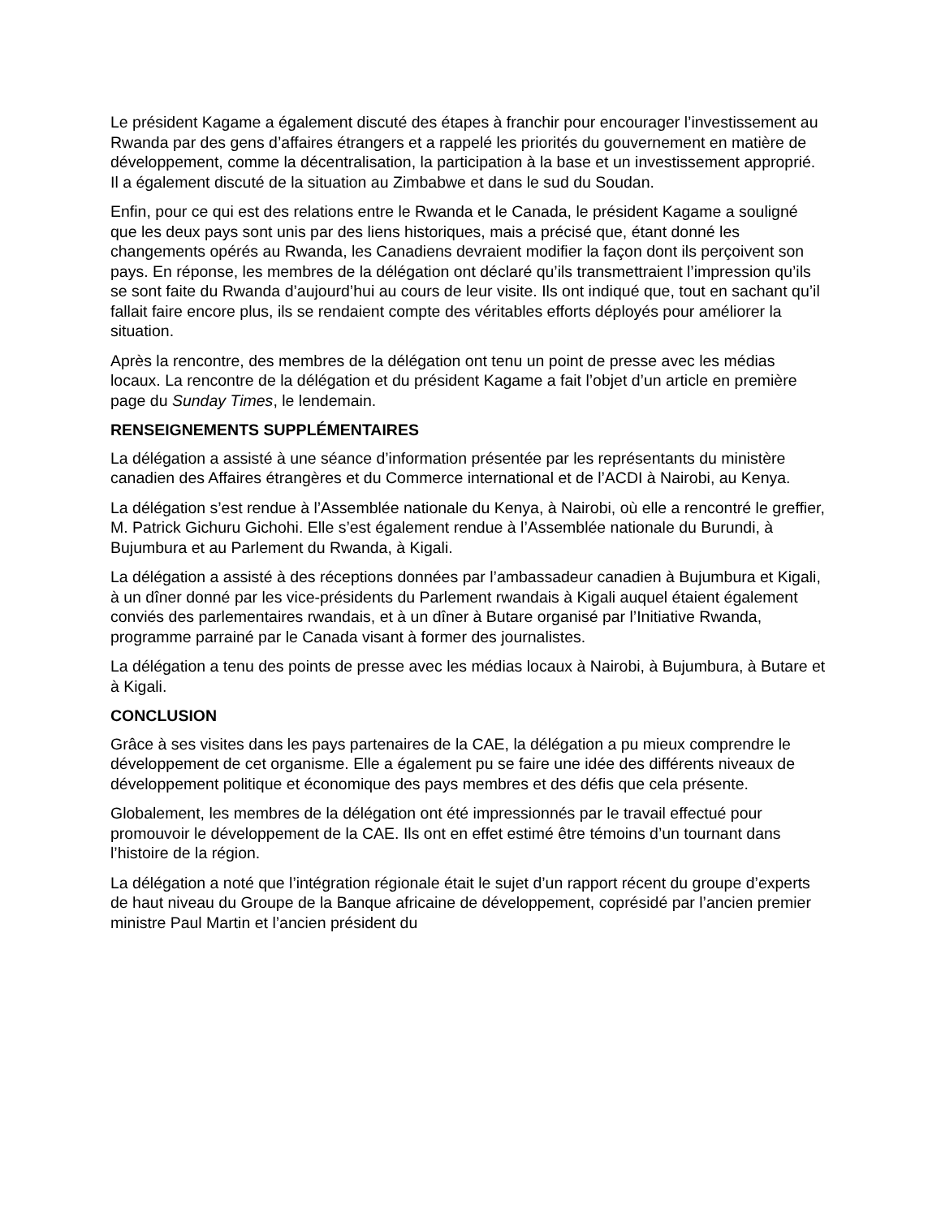Le président Kagame a également discuté des étapes à franchir pour encourager l’investissement au Rwanda par des gens d’affaires étrangers et a rappelé les priorités du gouvernement en matière de développement, comme la décentralisation, la participation à la base et un investissement approprié. Il a également discuté de la situation au Zimbabwe et dans le sud du Soudan.
Enfin, pour ce qui est des relations entre le Rwanda et le Canada, le président Kagame a souligné que les deux pays sont unis par des liens historiques, mais a précisé que, étant donné les changements opérés au Rwanda, les Canadiens devraient modifier la façon dont ils perçoivent son pays. En réponse, les membres de la délégation ont déclaré qu’ils transmettraient l’impression qu’ils se sont faite du Rwanda d’aujourd’hui au cours de leur visite. Ils ont indiqué que, tout en sachant qu’il fallait faire encore plus, ils se rendaient compte des véritables efforts déployés pour améliorer la situation.
Après la rencontre, des membres de la délégation ont tenu un point de presse avec les médias locaux. La rencontre de la délégation et du président Kagame a fait l’objet d’un article en première page du Sunday Times, le lendemain.
RENSEIGNEMENTS SUPPLÉMENTAIRES
La délégation a assisté à une séance d’information présentée par les représentants du ministère canadien des Affaires étrangères et du Commerce international et de l’ACDI à Nairobi, au Kenya.
La délégation s’est rendue à l’Assemblée nationale du Kenya, à Nairobi, où elle a rencontré le greffier, M. Patrick Gichuru Gichohi. Elle s’est également rendue à l’Assemblée nationale du Burundi, à Bujumbura et au Parlement du Rwanda, à Kigali.
La délégation a assisté à des réceptions données par l’ambassadeur canadien à Bujumbura et Kigali, à un dîner donné par les vice-présidents du Parlement rwandais à Kigali auquel étaient également conviés des parlementaires rwandais, et à un dîner à Butare organisé par l’Initiative Rwanda, programme parrainé par le Canada visant à former des journalistes.
La délégation a tenu des points de presse avec les médias locaux à Nairobi, à Bujumbura, à Butare et à Kigali.
CONCLUSION
Grâce à ses visites dans les pays partenaires de la CAE, la délégation a pu mieux comprendre le développement de cet organisme. Elle a également pu se faire une idée des différents niveaux de développement politique et économique des pays membres et des défis que cela présente.
Globalement, les membres de la délégation ont été impressionnés par le travail effectué pour promouvoir le développement de la CAE. Ils ont en effet estimé être témoins d’un tournant dans l’histoire de la région.
La délégation a noté que l’intégration régionale était le sujet d’un rapport récent du groupe d’experts de haut niveau du Groupe de la Banque africaine de développement, coprésidé par l’ancien premier ministre Paul Martin et l’ancien président du